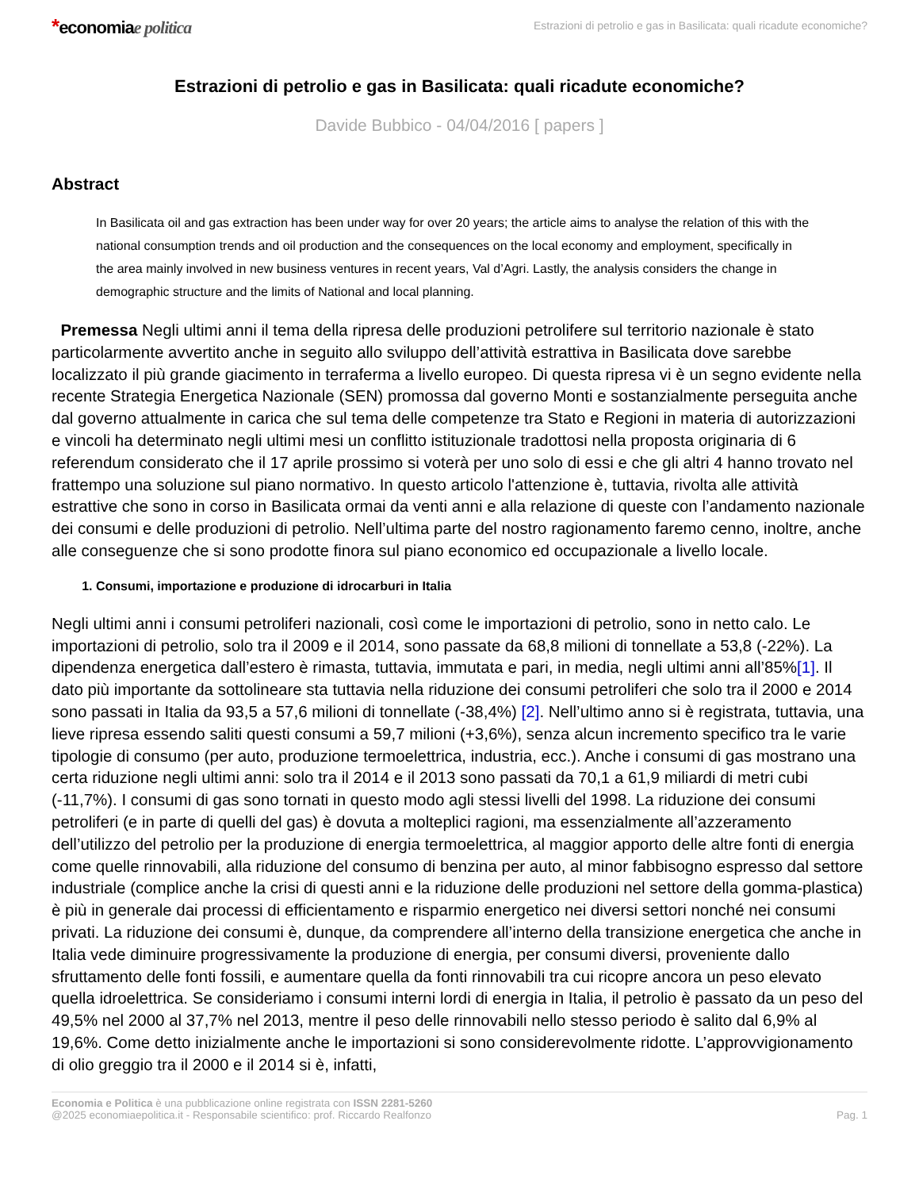*economiae politica
Estrazioni di petrolio e gas in Basilicata: quali ricadute economiche?
Estrazioni di petrolio e gas in Basilicata: quali ricadute economiche?
Davide Bubbico - 04/04/2016 [ papers ]
Abstract
In Basilicata oil and gas extraction has been under way for over 20 years; the article aims to analyse the relation of this with the national consumption trends and oil production and the consequences on the local economy and employment, specifically in the area mainly involved in new business ventures in recent years, Val d’Agri. Lastly, the analysis considers the change in demographic structure and the limits of National and local planning.
Premessa Negli ultimi anni il tema della ripresa delle produzioni petrolifere sul territorio nazionale è stato particolarmente avvertito anche in seguito allo sviluppo dell’attività estrattiva in Basilicata dove sarebbe localizzato il più grande giacimento in terraferma a livello europeo. Di questa ripresa vi è un segno evidente nella recente Strategia Energetica Nazionale (SEN) promossa dal governo Monti e sostanzialmente perseguita anche dal governo attualmente in carica che sul tema delle competenze tra Stato e Regioni in materia di autorizzazioni e vincoli ha determinato negli ultimi mesi un conflitto istituzionale tradottosi nella proposta originaria di 6 referendum considerato che il 17 aprile prossimo si voterà per uno solo di essi e che gli altri 4 hanno trovato nel frattempo una soluzione sul piano normativo. In questo articolo l'attenzione è, tuttavia, rivolta alle attività estrattive che sono in corso in Basilicata ormai da venti anni e alla relazione di queste con l’andamento nazionale dei consumi e delle produzioni di petrolio. Nell’ultima parte del nostro ragionamento faremo cenno, inoltre, anche alle conseguenze che si sono prodotte finora sul piano economico ed occupazionale a livello locale.
1. Consumi, importazione e produzione di idrocarburi in Italia
Negli ultimi anni i consumi petroliferi nazionali, così come le importazioni di petrolio, sono in netto calo. Le importazioni di petrolio, solo tra il 2009 e il 2014, sono passate da 68,8 milioni di tonnellate a 53,8 (-22%). La dipendenza energetica dall’estero è rimasta, tuttavia, immutata e pari, in media, negli ultimi anni all’85%[1]. Il dato più importante da sottolineare sta tuttavia nella riduzione dei consumi petroliferi che solo tra il 2000 e 2014 sono passati in Italia da 93,5 a 57,6 milioni di tonnellate (-38,4%) [2]. Nell’ultimo anno si è registrata, tuttavia, una lieve ripresa essendo saliti questi consumi a 59,7 milioni (+3,6%), senza alcun incremento specifico tra le varie tipologie di consumo (per auto, produzione termoelettrica, industria, ecc.). Anche i consumi di gas mostrano una certa riduzione negli ultimi anni: solo tra il 2014 e il 2013 sono passati da 70,1 a 61,9 miliardi di metri cubi (-11,7%). I consumi di gas sono tornati in questo modo agli stessi livelli del 1998. La riduzione dei consumi petroliferi (e in parte di quelli del gas) è dovuta a molteplici ragioni, ma essenzialmente all’azzeramento dell’utilizzo del petrolio per la produzione di energia termoelettrica, al maggior apporto delle altre fonti di energia come quelle rinnovabili, alla riduzione del consumo di benzina per auto, al minor fabbisogno espresso dal settore industriale (complice anche la crisi di questi anni e la riduzione delle produzioni nel settore della gomma-plastica) è più in generale dai processi di efficientamento e risparmio energetico nei diversi settori nonché nei consumi privati. La riduzione dei consumi è, dunque, da comprendere all’interno della transizione energetica che anche in Italia vede diminuire progressivamente la produzione di energia, per consumi diversi, proveniente dallo sfruttamento delle fonti fossili, e aumentare quella da fonti rinnovabili tra cui ricopre ancora un peso elevato quella idroelettrica. Se consideriamo i consumi interni lordi di energia in Italia, il petrolio è passato da un peso del 49,5% nel 2000 al 37,7% nel 2013, mentre il peso delle rinnovabili nello stesso periodo è salito dal 6,9% al 19,6%. Come detto inizialmente anche le importazioni si sono considerevolmente ridotte. L’approvvigionamento di olio greggio tra il 2000 e il 2014 si è, infatti,
Economia e Politica è una pubblicazione online registrata con ISSN 2281-5260
@2025 economiaepolitica.it - Responsabile scientifico: prof. Riccardo Realfonzo
Pag. 1